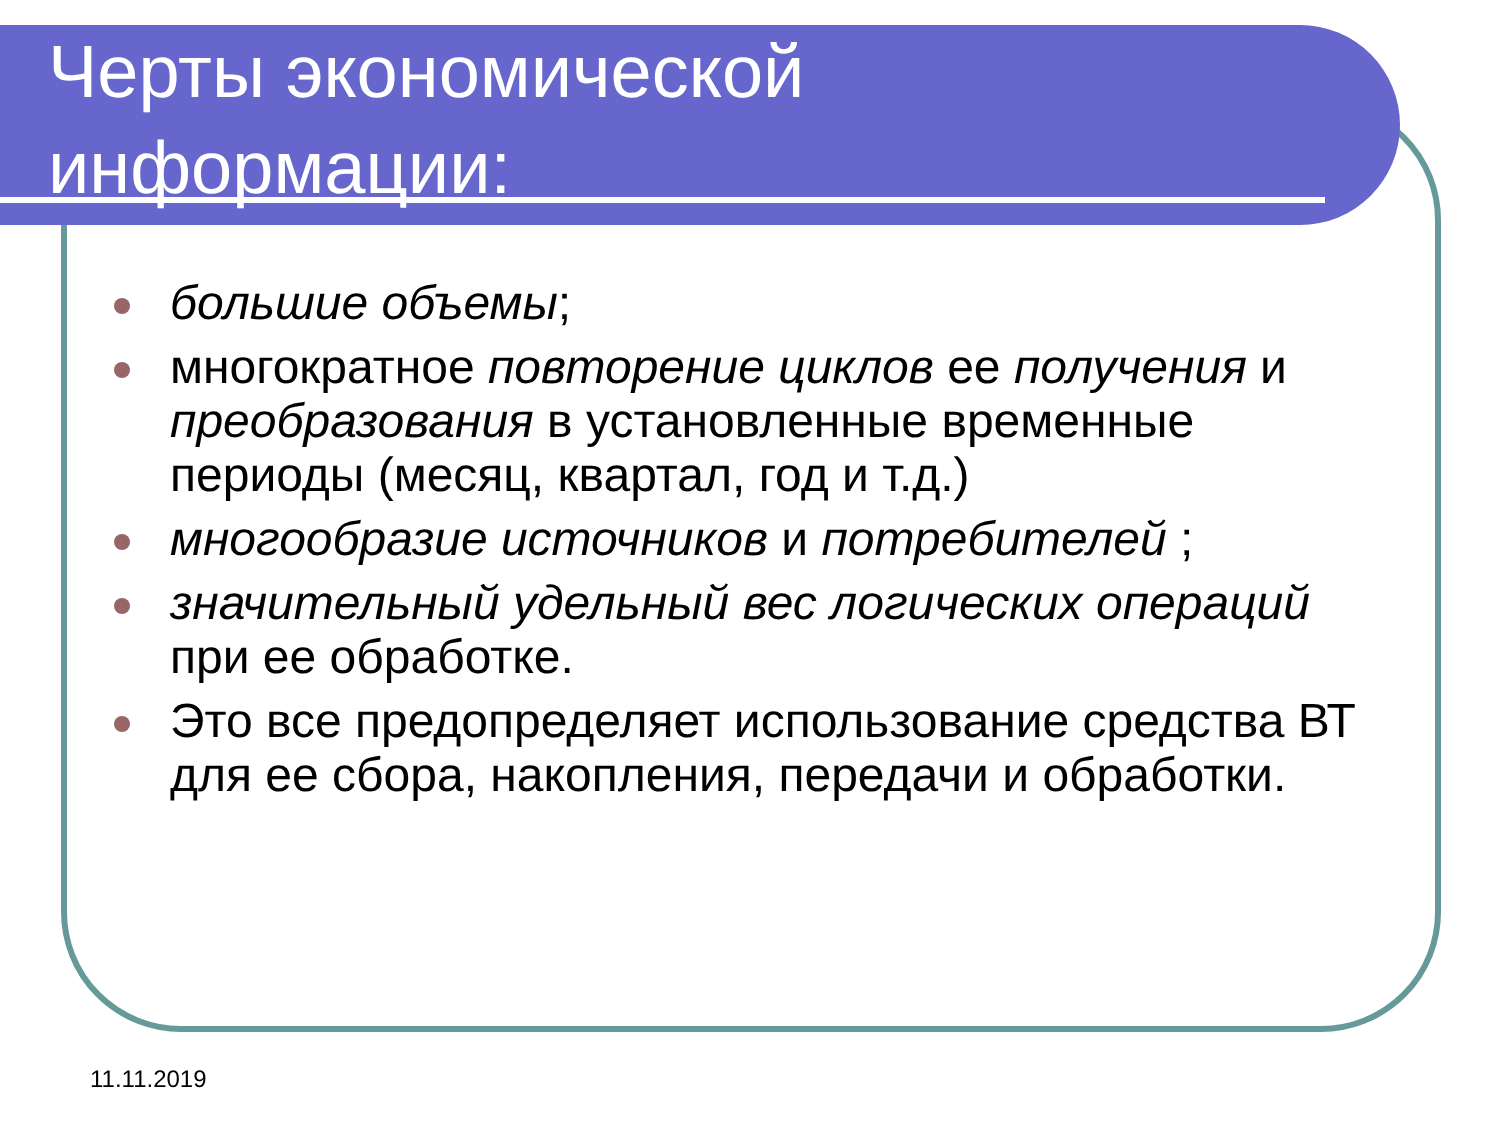Черты экономической
информации:
большие объемы;
многократное повторение циклов ее получения и преобразования в установленные временные периоды (месяц, квартал, год и т.д.)
многообразие источников и потребителей ;
значительный удельный вес логических операций при ее обработке.
Это все предопределяет использование средства ВТ для ее сбора, накопления, передачи и обработки.
11.11.2019